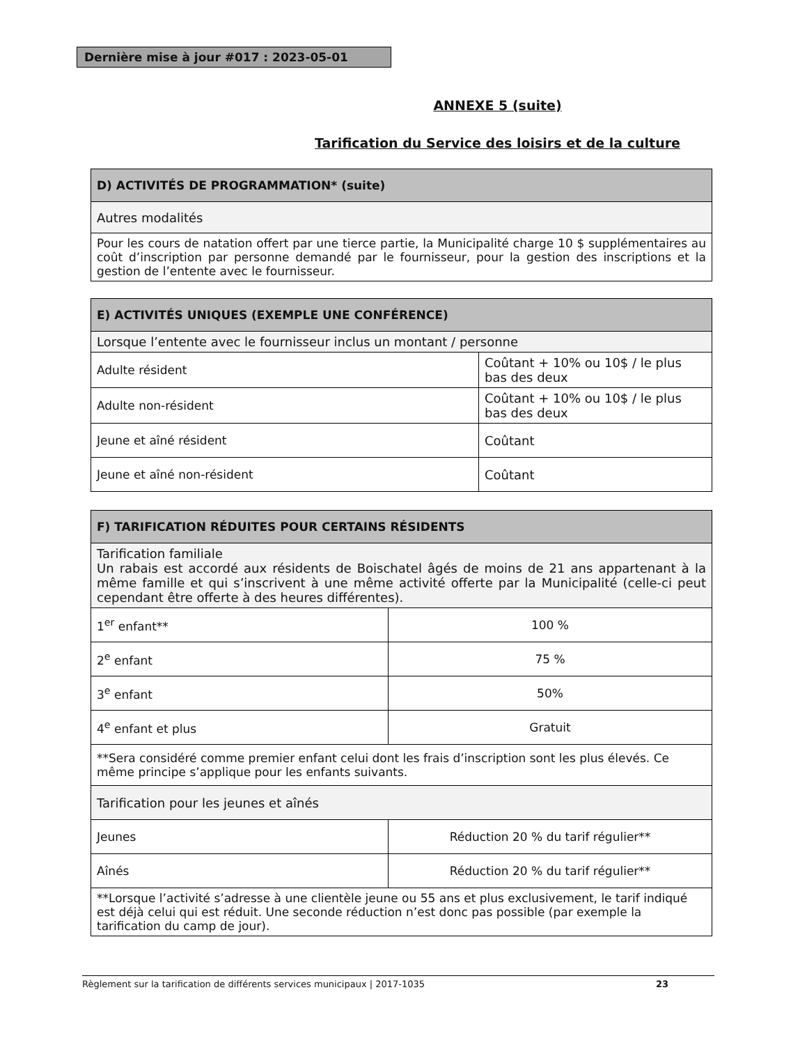Dernière mise à jour #017 : 2023-05-01
ANNEXE 5 (suite)
Tarification du Service des loisirs et de la culture
| D) ACTIVITÉS DE PROGRAMMATION* (suite) |
| Autres modalités |
| Pour les cours de natation offert par une tierce partie, la Municipalité charge 10 $ supplémentaires au coût d’inscription par personne demandé par le fournisseur, pour la gestion des inscriptions et la gestion de l’entente avec le fournisseur. |
| E) ACTIVITÉS UNIQUES (EXEMPLE UNE CONFÉRENCE) | |
| Lorsque l’entente avec le fournisseur inclus un montant / personne | |
| Adulte résident | Coûtant + 10% ou 10$ / le plus bas des deux |
| Adulte non-résident | Coûtant + 10% ou 10$ / le plus bas des deux |
| Jeune et aîné résident | Coûtant |
| Jeune et aîné non-résident | Coûtant |
| F) TARIFICATION RÉDUITES POUR CERTAINS RÉSIDENTS | |
| Tarification familiale Un rabais est accordé aux résidents de Boischatel âgés de moins de 21 ans appartenant à la même famille et qui s’inscrivent à une même activité offerte par la Municipalité (celle-ci peut cependant être offerte à des heures différentes). | |
| 1<sup>er</sup> enfant** | 100 % |
| 2<sup>e</sup> enfant | 75 % |
| 3<sup>e</sup> enfant | 50% |
| 4<sup>e</sup> enfant et plus | Gratuit |
| **Sera considéré comme premier enfant celui dont les frais d’inscription sont les plus élevés. Ce même principe s’applique pour les enfants suivants. | |
| Tarification pour les jeunes et aînés | |
| Jeunes | Réduction 20 % du tarif régulier** |
| Aînés | Réduction 20 % du tarif régulier** |
| **Lorsque l’activité s’adresse à une clientèle jeune ou 55 ans et plus exclusivement, le tarif indiqué est déjà celui qui est réduit. Une seconde réduction n’est donc pas possible (par exemple la tarification du camp de jour). | |
Règlement sur la tarification de différents services municipaux | 2017-1035 23